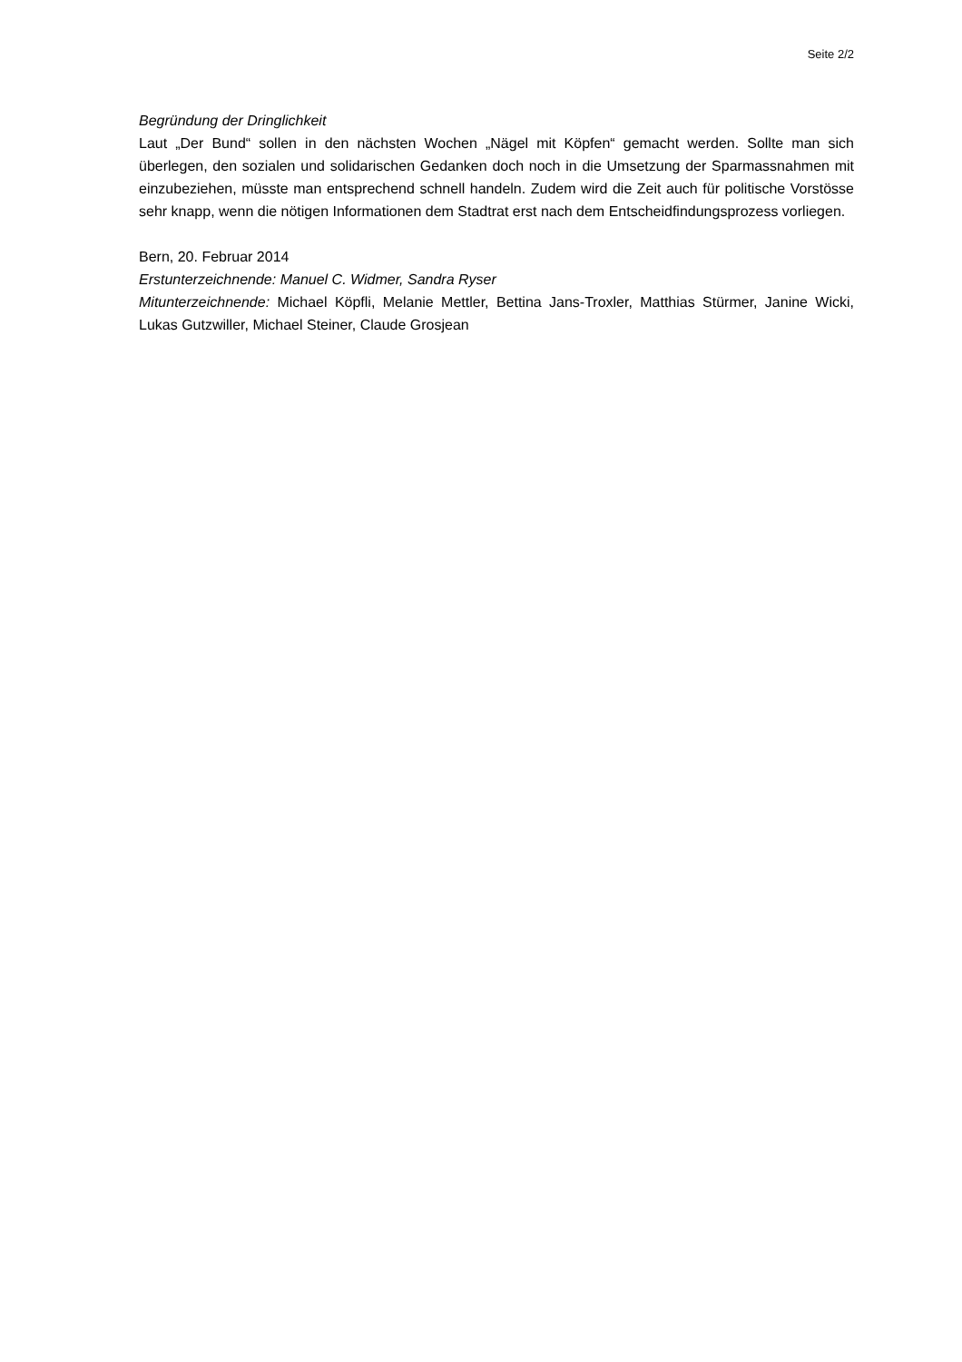Seite 2/2
Begründung der Dringlichkeit
Laut „Der Bund“ sollen in den nächsten Wochen „Nägel mit Köpfen“ gemacht werden. Sollte man sich überlegen, den sozialen und solidarischen Gedanken doch noch in die Umsetzung der Sparmassnahmen mit einzubeziehen, müsste man entsprechend schnell handeln. Zudem wird die Zeit auch für politische Vorstösse sehr knapp, wenn die nötigen Informationen dem Stadtrat erst nach dem Entscheidfindungsprozess vorliegen.
Bern, 20. Februar 2014
Erstunterzeichnende: Manuel C. Widmer, Sandra Ryser
Mitunterzeichnende: Michael Köpfli, Melanie Mettler, Bettina Jans-Troxler, Matthias Stürmer, Janine Wicki, Lukas Gutzwiller, Michael Steiner, Claude Grosjean